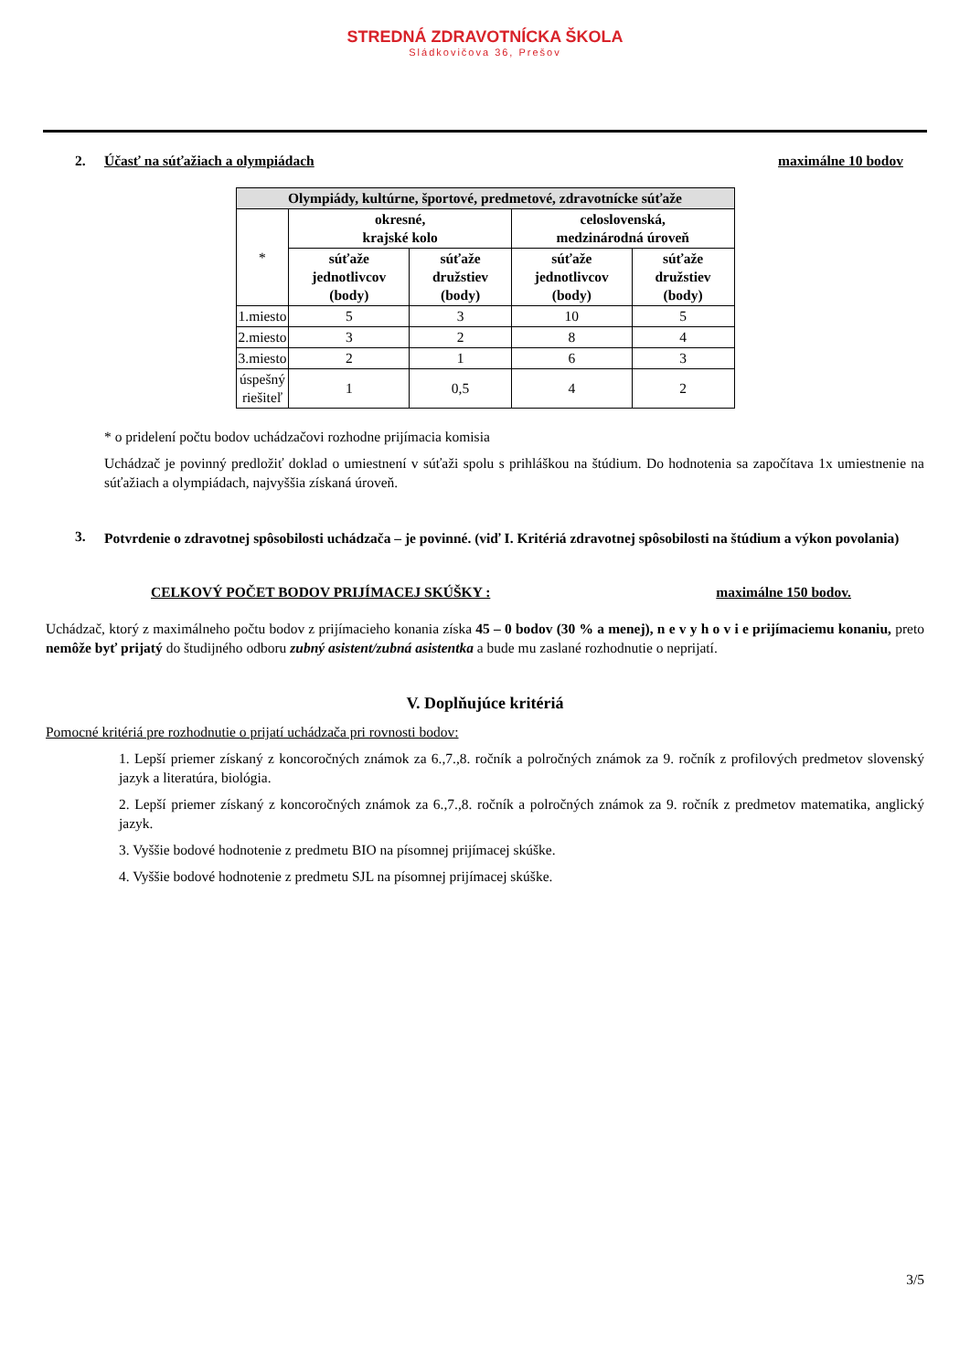STREDNÁ ZDRAVOTNÍCKA ŠKOLA
Sládkovičova 36, Prešov
2. Účasť na súťažiach a olympiádach maximálne 10 bodov
| Olympiády, kultúrne, športové, predmetové, zdravotnícke súťaže | | | | |
| --- | --- | --- | --- | --- |
| * | okresné, krajské kolo | | celoslovenská, medzinárodná úroveň | |
| | súťaže jednotlivcov (body) | súťaže družstiev (body) | súťaže jednotlivcov (body) | súťaže družstiev (body) |
| 1.miesto | 5 | 3 | 10 | 5 |
| 2.miesto | 3 | 2 | 8 | 4 |
| 3.miesto | 2 | 1 | 6 | 3 |
| úspešný riešiteľ | 1 | 0,5 | 4 | 2 |
* o pridelení počtu bodov uchádzačovi rozhodne prijímacia komisia
Uchádzač je povinný predložiť doklad o umiestnení v súťaži spolu s prihláškou na štúdium. Do hodnotenia sa započítava 1x umiestnenie na súťažiach a olympiádach, najvyššia získaná úroveň.
3. Potvrdenie o zdravotnej spôsobilosti uchádzača – je povinné. (viď I. Kritériá zdravotnej spôsobilosti na štúdium a výkon povolania)
CELKOVÝ POČET BODOV PRIJÍMACEJ SKÚŠKY : maximálne 150 bodov.
Uchádzač, ktorý z maximálneho počtu bodov z prijímacieho konania získa 45 – 0 bodov (30 % a menej), n e v y h o v i e prijímaciemu konaniu, preto nemôže byť prijatý do študijného odboru zubný asistent/zubná asistentka a bude mu zaslané rozhodnutie o neprijatí.
V. Doplňujúce kritériá
Pomocné kritériá pre rozhodnutie o prijatí uchádzača pri rovnosti bodov:
1. Lepší priemer získaný z koncoročných známok za 6.,7.,8. ročník a polročných známok za 9. ročník z profilových predmetov slovenský jazyk a literatúra, biológia.
2. Lepší priemer získaný z koncoročných známok za 6.,7.,8. ročník a polročných známok za 9. ročník z predmetov matematika, anglický jazyk.
3. Vyššie bodové hodnotenie z predmetu BIO na písomnej prijímacej skúške.
4. Vyššie bodové hodnotenie z predmetu SJL na písomnej prijímacej skúške.
3/5